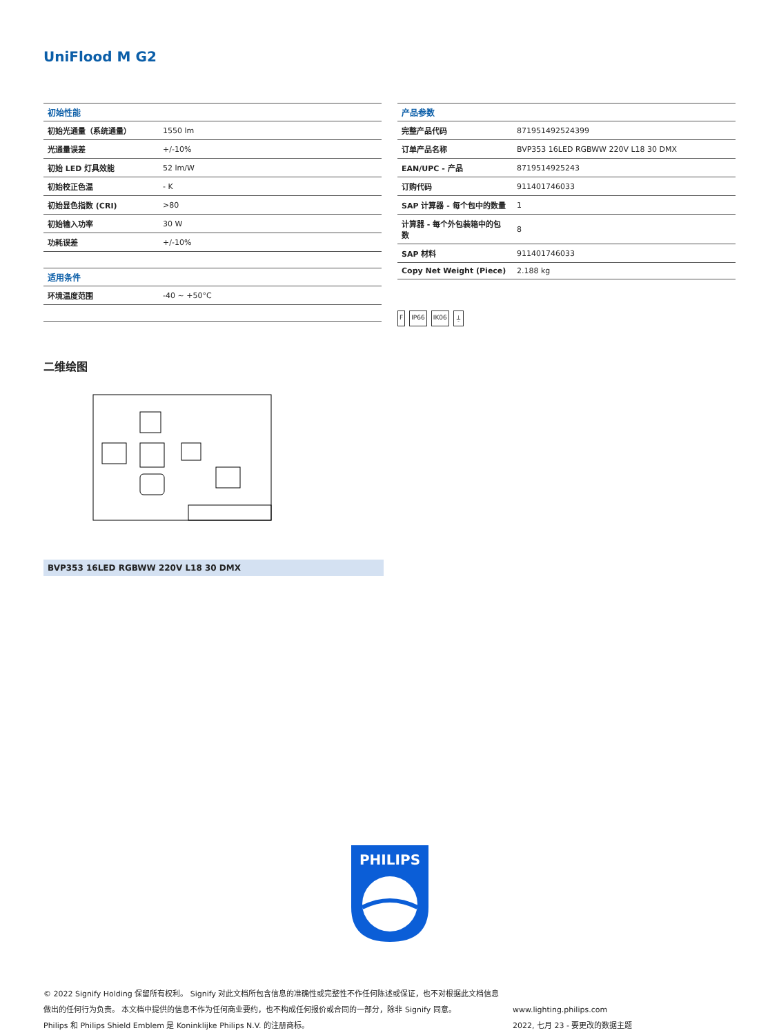UniFlood M G2
| 初始性能 | |
| --- | --- |
| 初始光通量（系统通量） | 1550 lm |
| 光通量误差 | +/-10% |
| 初始 LED 灯具效能 | 52 lm/W |
| 初始校正色温 | - K |
| 初始显色指数 (CRI) | >80 |
| 初始输入功率 | 30 W |
| 功耗误差 | +/-10% |
| 适用条件 | |
| 环境温度范围 | -40 ~ +50°C |
| 产品参数 | |
| --- | --- |
| 完整产品代码 | 871951492524399 |
| 订单产品名称 | BVP353 16LED RGBWW 220V L18 30 DMX |
| EAN/UPC - 产品 | 8719514925243 |
| 订购代码 | 911401746033 |
| SAP 计算器 - 每个包中的数量 | 1 |
| 计算器 - 每个外包装箱中的包数 | 8 |
| SAP 材料 | 911401746033 |
| Copy Net Weight (Piece) | 2.188 kg |
F IP66 IK06 ⏚
二维绘图
BVP353 16LED RGBWW 220V L18 30 DMX
PHILIPS
© 2022 Signify Holding 保留所有权利。 Signify 对此文档所包含信息的准确性或完整性不作任何陈述或保证，也不对根据此文档信息做出的任何行为负责。 本文档中提供的信息不作为任何商业要约，也不构成任何报价或合同的一部分，除非 Signify 同意。
Philips 和 Philips Shield Emblem 是 Koninklijke Philips N.V. 的注册商标。
www.lighting.philips.com
2022, 七月 23 - 要更改的数据主题